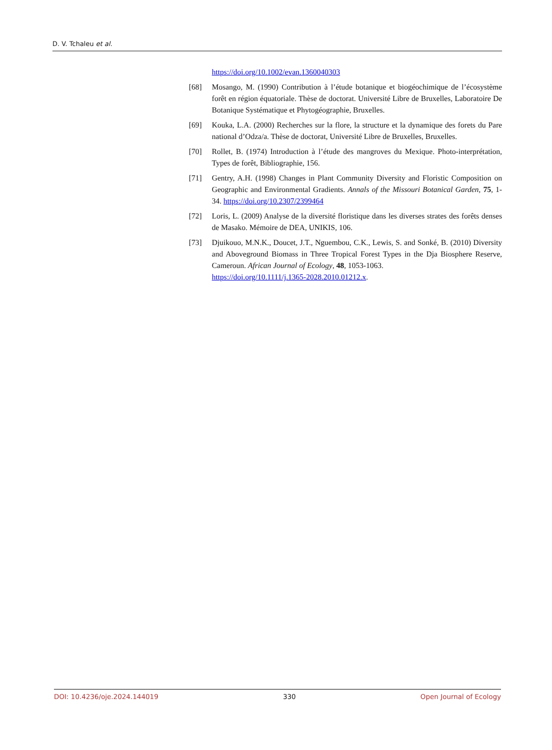D. V. Tchaleu et al.
https://doi.org/10.1002/evan.1360040303
[68] Mosango, M. (1990) Contribution à l’étude botanique et biogéochimique de l’écosystème forêt en région équatoriale. Thèse de doctorat. Université Libre de Bruxelles, Laboratoire De Botanique Systématique et Phytogéographie, Bruxelles.
[69] Kouka, L.A. (2000) Recherches sur la flore, la structure et la dynamique des forets du Pare national d’Odza/a. Thèse de doctorat, Université Libre de Bruxelles, Bruxelles.
[70] Rollet, B. (1974) Introduction à l’étude des mangroves du Mexique. Photo-interprétation, Types de forêt, Bibliographie, 156.
[71] Gentry, A.H. (1998) Changes in Plant Community Diversity and Floristic Composition on Geographic and Environmental Gradients. Annals of the Missouri Botanical Garden, 75, 1-34. https://doi.org/10.2307/2399464
[72] Loris, L. (2009) Analyse de la diversité floristique dans les diverses strates des forêts denses de Masako. Mémoire de DEA, UNIKIS, 106.
[73] Djuikouo, M.N.K., Doucet, J.T., Nguembou, C.K., Lewis, S. and Sonké, B. (2010) Diversity and Aboveground Biomass in Three Tropical Forest Types in the Dja Biosphere Reserve, Cameroun. African Journal of Ecology, 48, 1053-1063.
https://doi.org/10.1111/j.1365-2028.2010.01212.x.
DOI: 10.4236/oje.2024.144019 330 Open Journal of Ecology